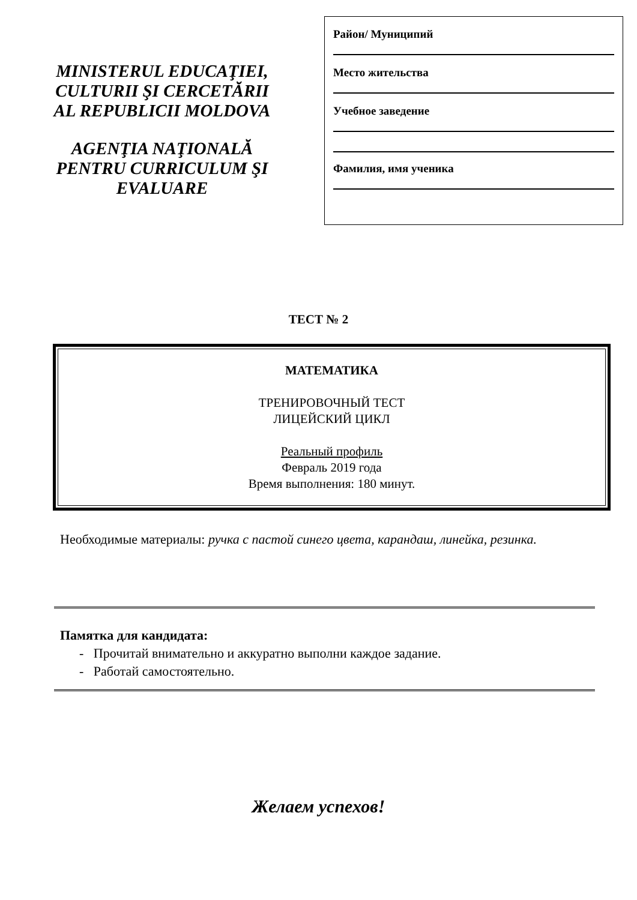MINISTERUL EDUCAŢIEI,
CULTURII ŞI CERCETĂRII
AL REPUBLICII MOLDOVA
AGENŢIA NAŢIONALĂ
PENTRU CURRICULUM ŞI
EVALUARE
Район/ Муниципий
Место жительства
Учебное заведение
Фамилия, имя ученика
ТЕСТ № 2
МАТЕМАТИКА
ТРЕНИРОВОЧНЫЙ ТЕСТ
ЛИЦЕЙСКИЙ ЦИКЛ
Реальный профиль
Февраль 2019 года
Время выполнения: 180 минут.
Необходимые материалы: ручка с пастой синего цвета, карандаш, линейка, резинка.
Памятка для кандидата:
- Прочитай внимательно и аккуратно выполни каждое задание.
- Работай самостоятельно.
Желаем успехов!